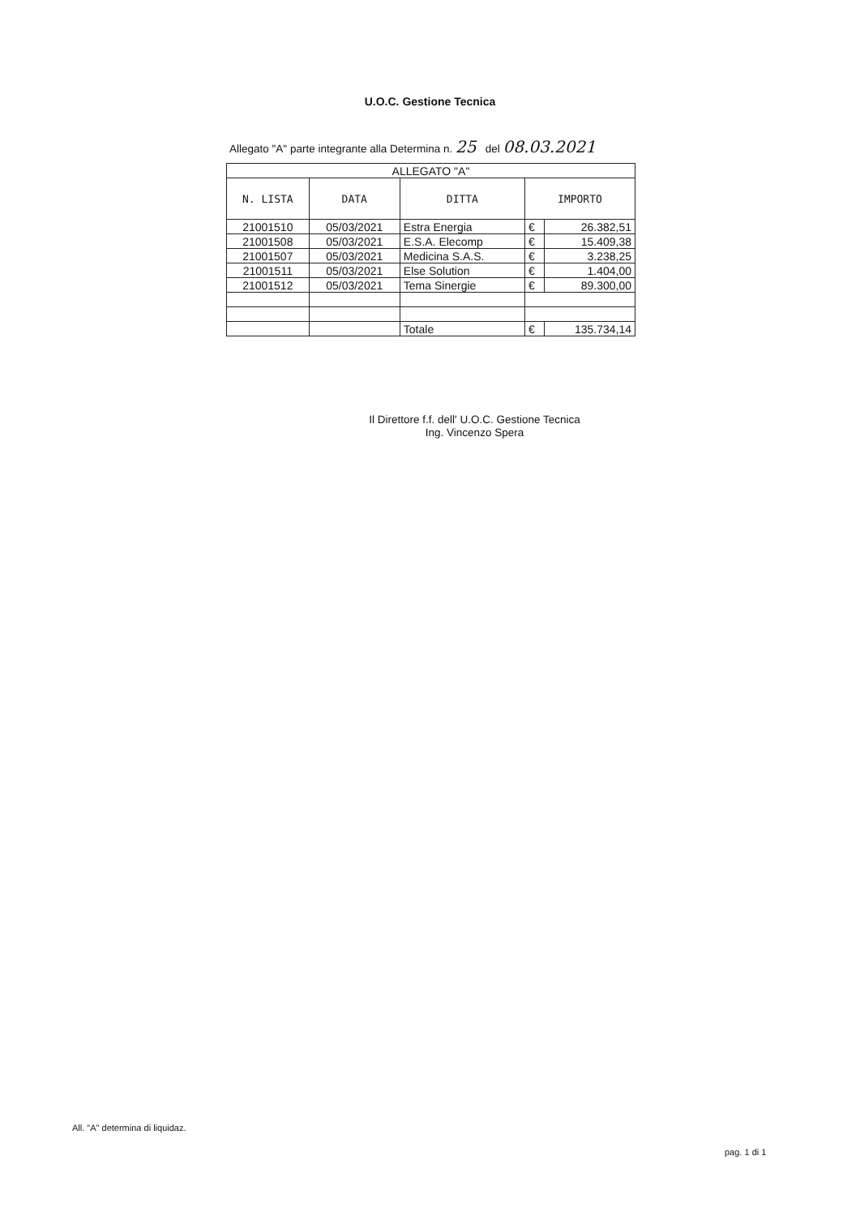U.O.C. Gestione Tecnica
Allegato "A" parte integrante alla Determina n. 25 del 08.03.2021
| ALLEGATO "A" | | | | |
| N. LISTA | DATA | DITTA | IMPORTO | |
| 21001510 | 05/03/2021 | Estra Energia | € | 26.382,51 |
| 21001508 | 05/03/2021 | E.S.A. Elecomp | € | 15.409,38 |
| 21001507 | 05/03/2021 | Medicina S.A.S. | € | 3.238,25 |
| 21001511 | 05/03/2021 | Else Solution | € | 1.404,00 |
| 21001512 | 05/03/2021 | Tema Sinergie | € | 89.300,00 |
| | | Totale | € | 135.734,14 |
Il Direttore f.f. dell' U.O.C. Gestione Tecnica
Ing. Vincenzo Spera
All. "A" determina di liquidaz.
pag. 1 di 1